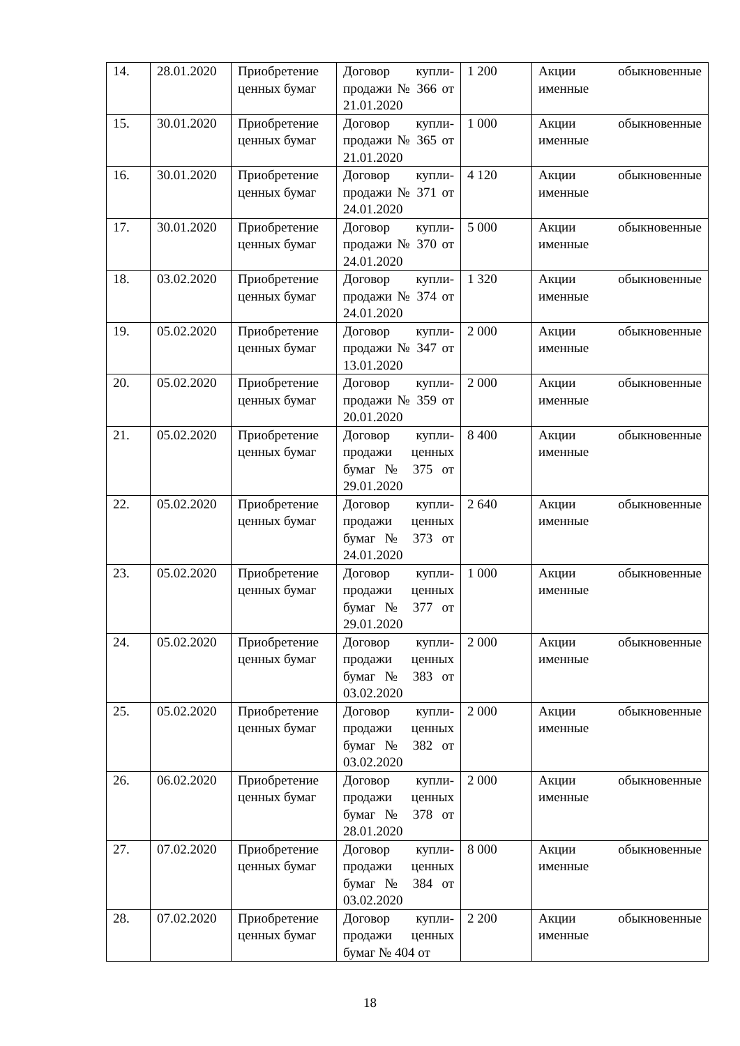| 14. | 28.01.2020 | Приобретение ценных бумаг | Договор купли-продажи № 366 от 21.01.2020 | 1 200 | Акции обыкновенные именные |
| 15. | 30.01.2020 | Приобретение ценных бумаг | Договор купли-продажи № 365 от 21.01.2020 | 1 000 | Акции обыкновенные именные |
| 16. | 30.01.2020 | Приобретение ценных бумаг | Договор купли-продажи № 371 от 24.01.2020 | 4 120 | Акции обыкновенные именные |
| 17. | 30.01.2020 | Приобретение ценных бумаг | Договор купли-продажи № 370 от 24.01.2020 | 5 000 | Акции обыкновенные именные |
| 18. | 03.02.2020 | Приобретение ценных бумаг | Договор купли-продажи № 374 от 24.01.2020 | 1 320 | Акции обыкновенные именные |
| 19. | 05.02.2020 | Приобретение ценных бумаг | Договор купли-продажи № 347 от 13.01.2020 | 2 000 | Акции обыкновенные именные |
| 20. | 05.02.2020 | Приобретение ценных бумаг | Договор купли-продажи № 359 от 20.01.2020 | 2 000 | Акции обыкновенные именные |
| 21. | 05.02.2020 | Приобретение ценных бумаг | Договор купли-продажи ценных бумаг № 375 от 29.01.2020 | 8 400 | Акции обыкновенные именные |
| 22. | 05.02.2020 | Приобретение ценных бумаг | Договор купли-продажи ценных бумаг № 373 от 24.01.2020 | 2 640 | Акции обыкновенные именные |
| 23. | 05.02.2020 | Приобретение ценных бумаг | Договор купли-продажи ценных бумаг № 377 от 29.01.2020 | 1 000 | Акции обыкновенные именные |
| 24. | 05.02.2020 | Приобретение ценных бумаг | Договор купли-продажи ценных бумаг № 383 от 03.02.2020 | 2 000 | Акции обыкновенные именные |
| 25. | 05.02.2020 | Приобретение ценных бумаг | Договор купли-продажи ценных бумаг № 382 от 03.02.2020 | 2 000 | Акции обыкновенные именные |
| 26. | 06.02.2020 | Приобретение ценных бумаг | Договор купли-продажи ценных бумаг № 378 от 28.01.2020 | 2 000 | Акции обыкновенные именные |
| 27. | 07.02.2020 | Приобретение ценных бумаг | Договор купли-продажи ценных бумаг № 384 от 03.02.2020 | 8 000 | Акции обыкновенные именные |
| 28. | 07.02.2020 | Приобретение ценных бумаг | Договор купли-продажи ценных бумаг № 404 от | 2 200 | Акции обыкновенные именные |
18